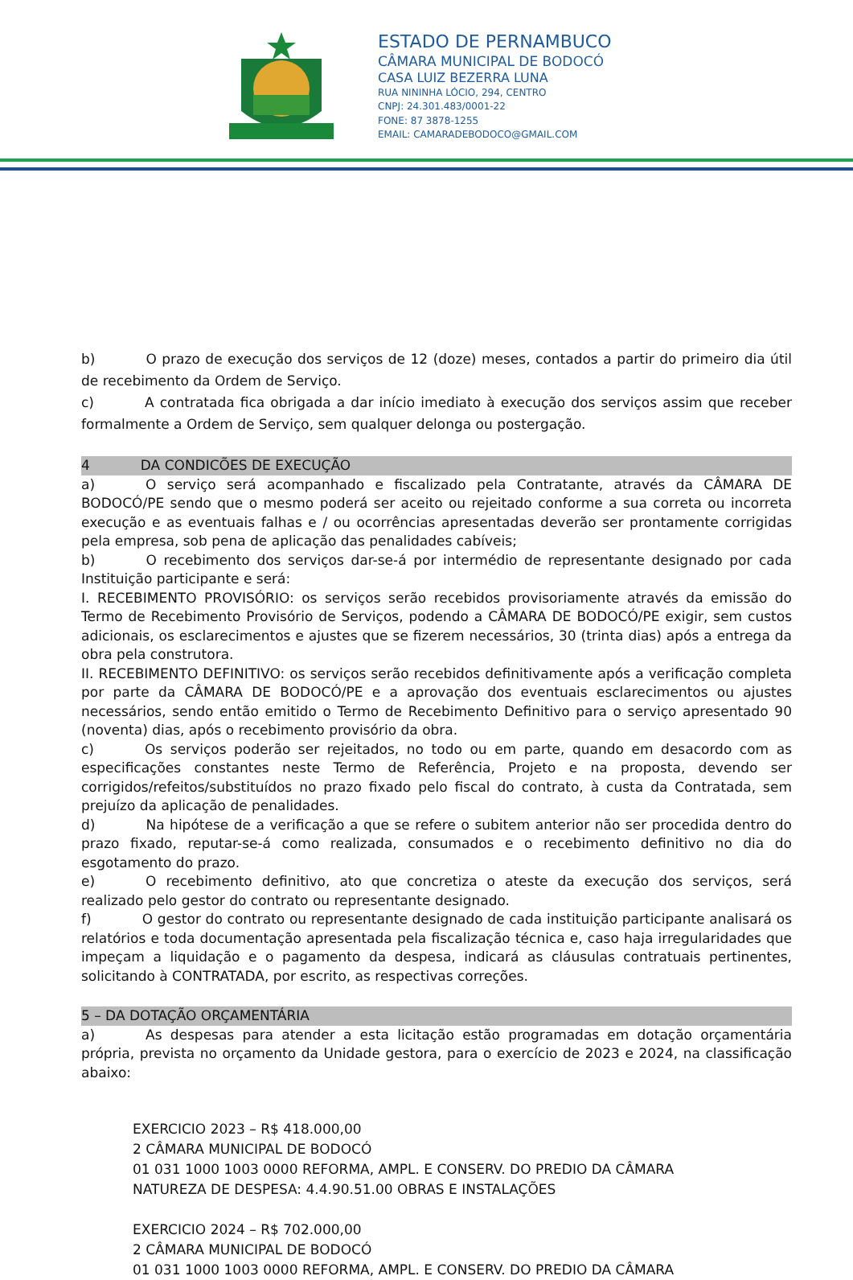ESTADO DE PERNAMBUCO
CÂMARA MUNICIPAL DE BODOCÓ
CASA LUIZ BEZERRA LUNA
RUA NININHA LÓCIO, 294, CENTRO
CNPJ: 24.301.483/0001-22
FONE: 87 3878-1255
EMAIL: CAMARADEBODOCO@GMAIL.COM
b) O prazo de execução dos serviços de 12 (doze) meses, contados a partir do primeiro dia útil de recebimento da Ordem de Serviço.
c) A contratada fica obrigada a dar início imediato à execução dos serviços assim que receber formalmente a Ordem de Serviço, sem qualquer delonga ou postergação.
4 DA CONDICÕES DE EXECUÇÃO
a) O serviço será acompanhado e fiscalizado pela Contratante, através da CÂMARA DE BODOCÓ/PE sendo que o mesmo poderá ser aceito ou rejeitado conforme a sua correta ou incorreta execução e as eventuais falhas e / ou ocorrências apresentadas deverão ser prontamente corrigidas pela empresa, sob pena de aplicação das penalidades cabíveis;
b) O recebimento dos serviços dar-se-á por intermédio de representante designado por cada Instituição participante e será:
I. RECEBIMENTO PROVISÓRIO: os serviços serão recebidos provisoriamente através da emissão do Termo de Recebimento Provisório de Serviços, podendo a CÂMARA DE BODOCÓ/PE exigir, sem custos adicionais, os esclarecimentos e ajustes que se fizerem necessários, 30 (trinta dias) após a entrega da obra pela construtora.
II. RECEBIMENTO DEFINITIVO: os serviços serão recebidos definitivamente após a verificação completa por parte da CÂMARA DE BODOCÓ/PE e a aprovação dos eventuais esclarecimentos ou ajustes necessários, sendo então emitido o Termo de Recebimento Definitivo para o serviço apresentado 90 (noventa) dias, após o recebimento provisório da obra.
c) Os serviços poderão ser rejeitados, no todo ou em parte, quando em desacordo com as especificações constantes neste Termo de Referência, Projeto e na proposta, devendo ser corrigidos/refeitos/substituídos no prazo fixado pelo fiscal do contrato, à custa da Contratada, sem prejuízo da aplicação de penalidades.
d) Na hipótese de a verificação a que se refere o subitem anterior não ser procedida dentro do prazo fixado, reputar-se-á como realizada, consumados e o recebimento definitivo no dia do esgotamento do prazo.
e) O recebimento definitivo, ato que concretiza o ateste da execução dos serviços, será realizado pelo gestor do contrato ou representante designado.
f) O gestor do contrato ou representante designado de cada instituição participante analisará os relatórios e toda documentação apresentada pela fiscalização técnica e, caso haja irregularidades que impeçam a liquidação e o pagamento da despesa, indicará as cláusulas contratuais pertinentes, solicitando à CONTRATADA, por escrito, as respectivas correções.
5 – DA DOTAÇÃO ORÇAMENTÁRIA
a) As despesas para atender a esta licitação estão programadas em dotação orçamentária própria, prevista no orçamento da Unidade gestora, para o exercício de 2023 e 2024, na classificação abaixo:
EXERCICIO 2023 – R$ 418.000,00
2 CÂMARA MUNICIPAL DE BODOCÓ
01 031 1000 1003 0000 REFORMA, AMPL. E CONSERV. DO PREDIO DA CÂMARA
NATUREZA DE DESPESA: 4.4.90.51.00 OBRAS E INSTALAÇÕES
EXERCICIO 2024 – R$ 702.000,00
2 CÂMARA MUNICIPAL DE BODOCÓ
01 031 1000 1003 0000 REFORMA, AMPL. E CONSERV. DO PREDIO DA CÂMARA